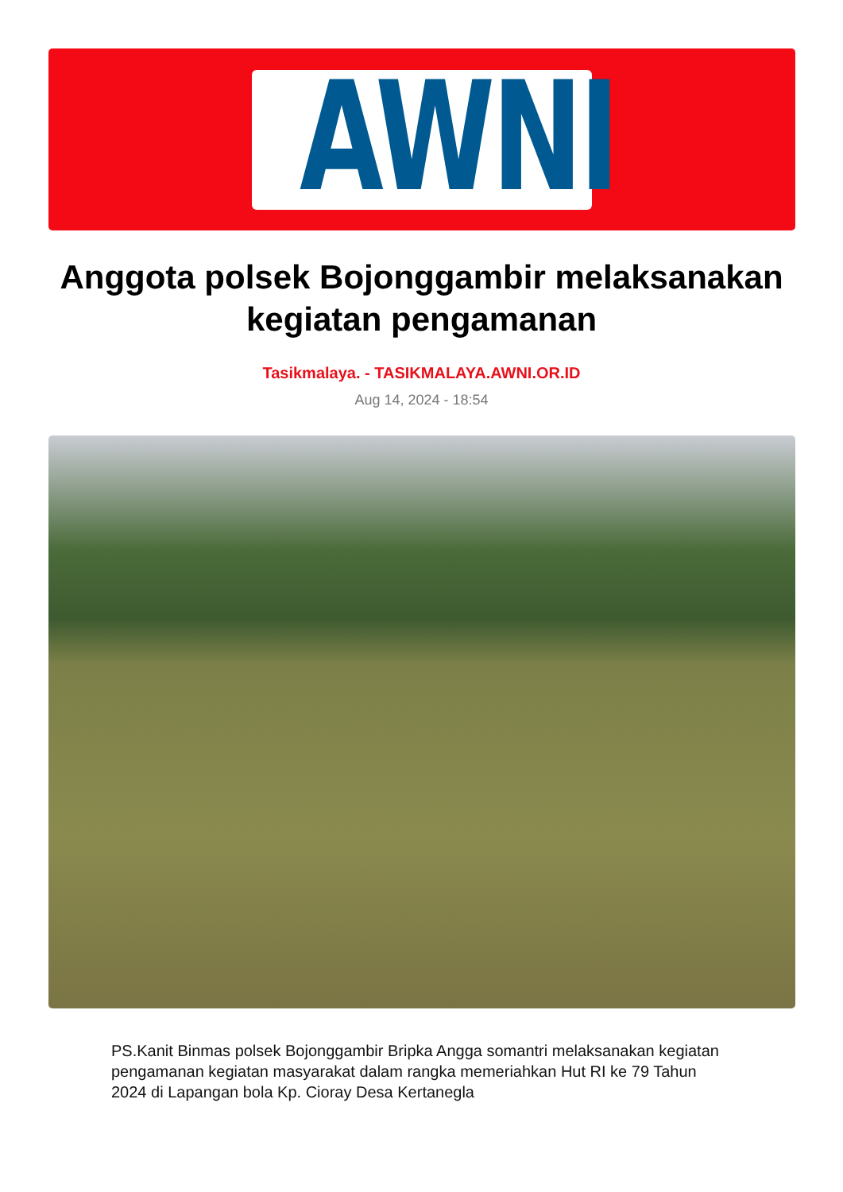AWNI
Anggota polsek Bojonggambir melaksanakan kegiatan pengamanan
Tasikmalaya. - TASIKMALAYA.AWNI.OR.ID
Aug 14, 2024 - 18:54
PS.Kanit Binmas polsek Bojonggambir Bripka Angga somantri melaksanakan kegiatan pengamanan kegiatan masyarakat dalam rangka memeriahkan Hut RI ke 79 Tahun 2024 di Lapangan bola Kp. Cioray Desa Kertanegla